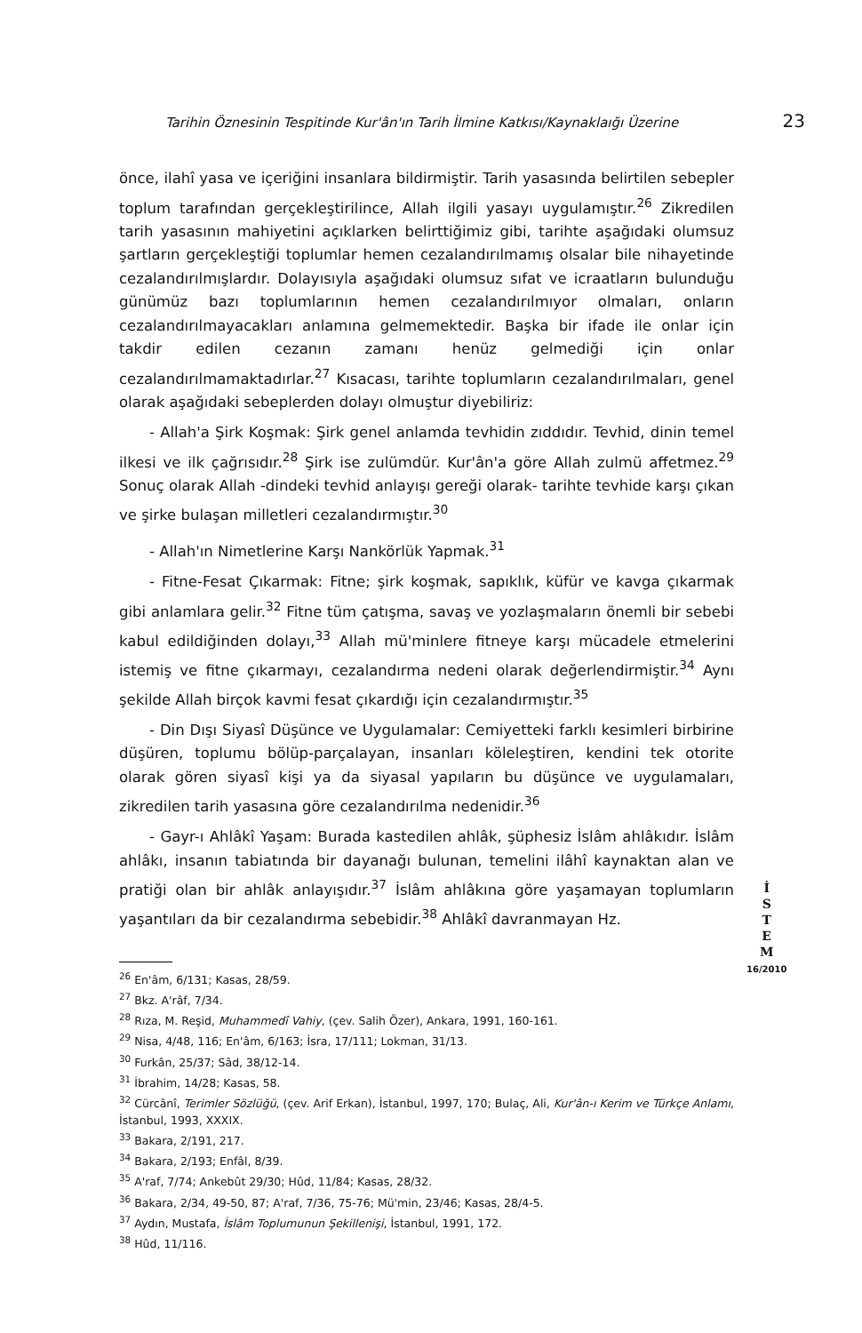Tarihin Öznesinin Tespitinde Kur'ân'ın Tarih İlmine Katkısı/Kaynaklaığı Üzerine 23
önce, ilahî yasa ve içeriğini insanlara bildirmiştir. Tarih yasasında belirtilen sebepler toplum tarafından gerçekleştirilince, Allah ilgili yasayı uygulamıştır.<sup>26</sup> Zikredilen tarih yasasının mahiyetini açıklarken belirttiğimiz gibi, tarihte aşağıdaki olumsuz şartların gerçekleştiği toplumlar hemen cezalandırılmamış olsalar bile nihayetinde cezalandırılmışlardır. Dolayısıyla aşağıdaki olumsuz sıfat ve icraatların bulunduğu günümüz bazı toplumlarının hemen cezalandırılmıyor olmaları, onların cezalandırılmayacakları anlamına gelmemektedir. Başka bir ifade ile onlar için takdir edilen cezanın zamanı henüz gelmediği için onlar cezalandırılmamaktadırlar.<sup>27</sup> Kısacası, tarihte toplumların cezalandırılmaları, genel olarak aşağıdaki sebeplerden dolayı olmuştur diyebiliriz:
- Allah'a Şirk Koşmak: Şirk genel anlamda tevhidin zıddıdır. Tevhid, dinin temel ilkesi ve ilk çağrısıdır.<sup>28</sup> Şirk ise zulümdür. Kur'ân'a göre Allah zulmü affetmez.<sup>29</sup> Sonuç olarak Allah -dindeki tevhid anlayışı gereği olarak- tarihte tevhide karşı çıkan ve şirke bulaşan milletleri cezalandırmıştır.<sup>30</sup>
- Allah'ın Nimetlerine Karşı Nankörlük Yapmak.<sup>31</sup>
- Fitne-Fesat Çıkarmak: Fitne; şirk koşmak, sapıklık, küfür ve kavga çıkarmak gibi anlamlara gelir.<sup>32</sup> Fitne tüm çatışma, savaş ve yozlaşmaların önemli bir sebebi kabul edildiğinden dolayı,<sup>33</sup> Allah mü'minlere fitneye karşı mücadele etmelerini istemiş ve fitne çıkarmayı, cezalandırma nedeni olarak değerlendirmiştir.<sup>34</sup> Aynı şekilde Allah birçok kavmi fesat çıkardığı için cezalandırmıştır.<sup>35</sup>
- Din Dışı Siyasî Düşünce ve Uygulamalar: Cemiyetteki farklı kesimleri birbirine düşüren, toplumu bölüp-parçalayan, insanları köleleştiren, kendini tek otorite olarak gören siyasî kişi ya da siyasal yapıların bu düşünce ve uygulamaları, zikredilen tarih yasasına göre cezalandırılma nedenidir.<sup>36</sup>
- Gayr-ı Ahlâkî Yaşam: Burada kastedilen ahlâk, şüphesiz İslâm ahlâkıdır. İslâm ahlâkı, insanın tabiatında bir dayanağı bulunan, temelini ilâhî kaynaktan alan ve pratiği olan bir ahlâk anlayışıdır.<sup>37</sup> İslâm ahlâkına göre yaşamayan toplumların yaşantıları da bir cezalandırma sebebidir.<sup>38</sup> Ahlâkî davranmayan Hz.
<sup>26</sup> En'âm, 6/131; Kasas, 28/59.
<sup>27</sup> Bkz. A'râf, 7/34.
<sup>28</sup> Rıza, M. Reşid, Muhammedî Vahiy, (çev. Salih Özer), Ankara, 1991, 160-161.
<sup>29</sup> Nisa, 4/48, 116; En'âm, 6/163; İsra, 17/111; Lokman, 31/13.
<sup>30</sup> Furkân, 25/37; Sâd, 38/12-14.
<sup>31</sup> İbrahim, 14/28; Kasas, 58.
<sup>32</sup> Cürcânî, Terimler Sözlüğü, (çev. Arif Erkan), İstanbul, 1997, 170; Bulaç, Ali, Kur'ân-ı Kerim ve Türkçe Anlamı, İstanbul, 1993, XXXIX.
<sup>33</sup> Bakara, 2/191, 217.
<sup>34</sup> Bakara, 2/193; Enfâl, 8/39.
<sup>35</sup> A'raf, 7/74; Ankebût 29/30; Hûd, 11/84; Kasas, 28/32.
<sup>36</sup> Bakara, 2/34, 49-50, 87; A'raf, 7/36, 75-76; Mü'min, 23/46; Kasas, 28/4-5.
<sup>37</sup> Aydın, Mustafa, İslâm Toplumunun Şekillenişi, İstanbul, 1991, 172.
<sup>38</sup> Hûd, 11/116.
İ
S
T
E
M
16/2010